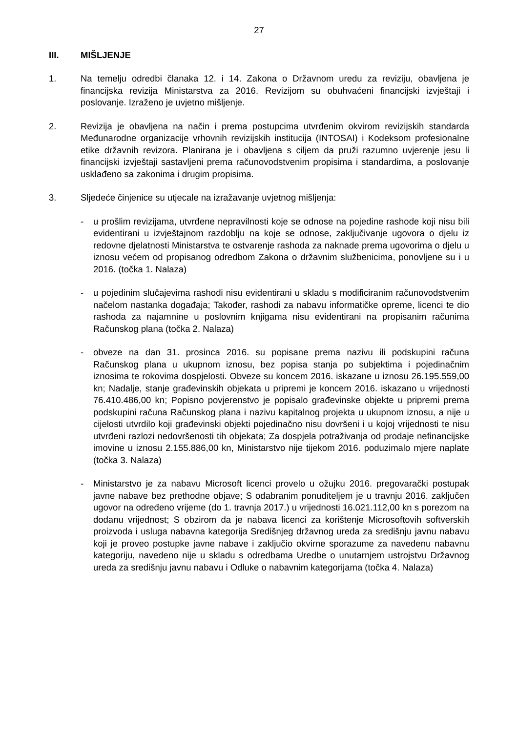27
III. MIŠLJENJE
1. Na temelju odredbi članaka 12. i 14. Zakona o Državnom uredu za reviziju, obavljena je financijska revizija Ministarstva za 2016. Revizijom su obuhvaćeni financijski izvještaji i poslovanje. Izraženo je uvjetno mišljenje.
2. Revizija je obavljena na način i prema postupcima utvrđenim okvirom revizijskih standarda Međunarodne organizacije vrhovnih revizijskih institucija (INTOSAI) i Kodeksom profesionalne etike državnih revizora. Planirana je i obavljena s ciljem da pruži razumno uvjerenje jesu li financijski izvještaji sastavljeni prema računovodstvenim propisima i standardima, a poslovanje usklađeno sa zakonima i drugim propisima.
3. Sljedeće činjenice su utjecale na izražavanje uvjetnog mišljenja:
- u prošlim revizijama, utvrđene nepravilnosti koje se odnose na pojedine rashode koji nisu bili evidentirani u izvještajnom razdoblju na koje se odnose, zaključivanje ugovora o djelu iz redovne djelatnosti Ministarstva te ostvarenje rashoda za naknade prema ugovorima o djelu u iznosu većem od propisanog odredbom Zakona o državnim službenicima, ponovljene su i u 2016. (točka 1. Nalaza)
- u pojedinim slučajevima rashodi nisu evidentirani u skladu s modificiranim računovodstvenim načelom nastanka događaja; Također, rashodi za nabavu informatičke opreme, licenci te dio rashoda za najamnine u poslovnim knjigama nisu evidentirani na propisanim računima Računskog plana (točka 2. Nalaza)
- obveze na dan 31. prosinca 2016. su popisane prema nazivu ili podskupini računa Računskog plana u ukupnom iznosu, bez popisa stanja po subjektima i pojedinačnim iznosima te rokovima dospjelosti. Obveze su koncem 2016. iskazane u iznosu 26.195.559,00 kn; Nadalje, stanje građevinskih objekata u pripremi je koncem 2016. iskazano u vrijednosti 76.410.486,00 kn; Popisno povjerenstvo je popisalo građevinske objekte u pripremi prema podskupini računa Računskog plana i nazivu kapitalnog projekta u ukupnom iznosu, a nije u cijelosti utvrdilo koji građevinski objekti pojedinačno nisu dovršeni i u kojoj vrijednosti te nisu utvrđeni razlozi nedovršenosti tih objekata; Za dospjela potraživanja od prodaje nefinancijske imovine u iznosu 2.155.886,00 kn, Ministarstvo nije tijekom 2016. poduzimalo mjere naplate (točka 3. Nalaza)
- Ministarstvo je za nabavu Microsoft licenci provelo u ožujku 2016. pregovarački postupak javne nabave bez prethodne objave; S odabranim ponuditeljem je u travnju 2016. zaključen ugovor na određeno vrijeme (do 1. travnja 2017.) u vrijednosti 16.021.112,00 kn s porezom na dodanu vrijednost; S obzirom da je nabava licenci za korištenje Microsoftovih softverskih proizvoda i usluga nabavna kategorija Središnjeg državnog ureda za središnju javnu nabavu koji je proveo postupke javne nabave i zaključio okvirne sporazume za navedenu nabavnu kategoriju, navedeno nije u skladu s odredbama Uredbe o unutarnjem ustrojstvu Državnog ureda za središnju javnu nabavu i Odluke o nabavnim kategorijama (točka 4. Nalaza)